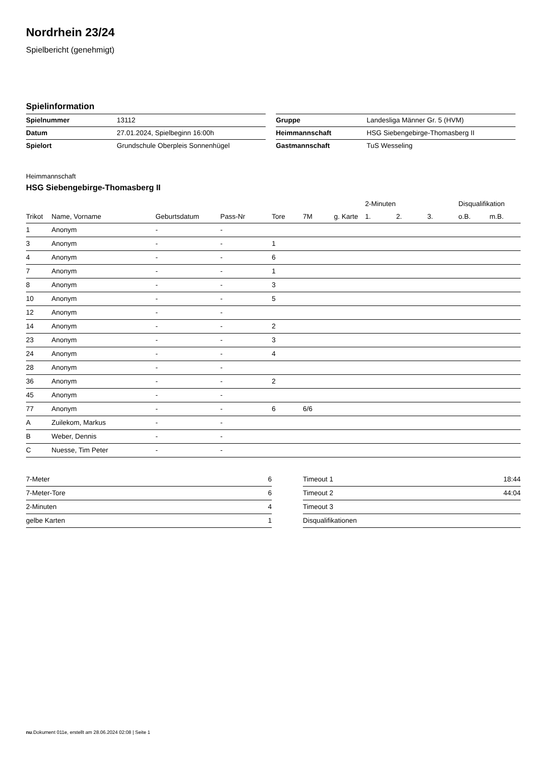Nordrhein 23/24
Spielbericht (genehmigt)
Spielinformation
| Spielnummer | 13112 |
| Datum | 27.01.2024, Spielbeginn 16:00h |
| Spielort | Grundschule Oberpleis Sonnenhügel |
| Gruppe | Landesliga Männer Gr. 5 (HVM) |
| Heimmannschaft | HSG Siebengebirge-Thomasberg II |
| Gastmannschaft | TuS Wesseling |
Heimmannschaft
HSG Siebengebirge-Thomasberg II
| | | | | | | | 2-Minuten | | | Disqualifikation | |
| --- | --- | --- | --- | --- | --- | --- | --- | --- | --- | --- | --- |
| Trikot | Name, Vorname | Geburtsdatum | Pass-Nr | Tore | 7M | g. Karte | 1. | 2. | 3. | o.B. | m.B. |
| 1 | Anonym | - | - | | | | | | | | |
| 3 | Anonym | - | - | 1 | | | | | | | |
| 4 | Anonym | - | - | 6 | | | | | | | |
| 7 | Anonym | - | - | 1 | | | | | | | |
| 8 | Anonym | - | - | 3 | | | | | | | |
| 10 | Anonym | - | - | 5 | | | | | | | |
| 12 | Anonym | - | - | | | | | | | | |
| 14 | Anonym | - | - | 2 | | | | | | | |
| 23 | Anonym | - | - | 3 | | | | | | | |
| 24 | Anonym | - | - | 4 | | | | | | | |
| 28 | Anonym | - | - | | | | | | | | |
| 36 | Anonym | - | - | 2 | | | | | | | |
| 45 | Anonym | - | - | | | | | | | | |
| 77 | Anonym | - | - | 6 | 6/6 | | | | | | |
| A | Zuilekom, Markus | - | - | | | | | | | | |
| B | Weber, Dennis | - | - | | | | | | | | |
| C | Nuesse, Tim Peter | - | - | | | | | | | | |
| 7-Meter | 6 |
| 7-Meter-Tore | 6 |
| 2-Minuten | 4 |
| gelbe Karten | 1 |
| Timeout 1 | 18:44 |
| Timeout 2 | 44:04 |
| Timeout 3 | |
| Disqualifikationen | |
nu.Dokument 011e, erstellt am 28.06.2024 02:08 | Seite 1